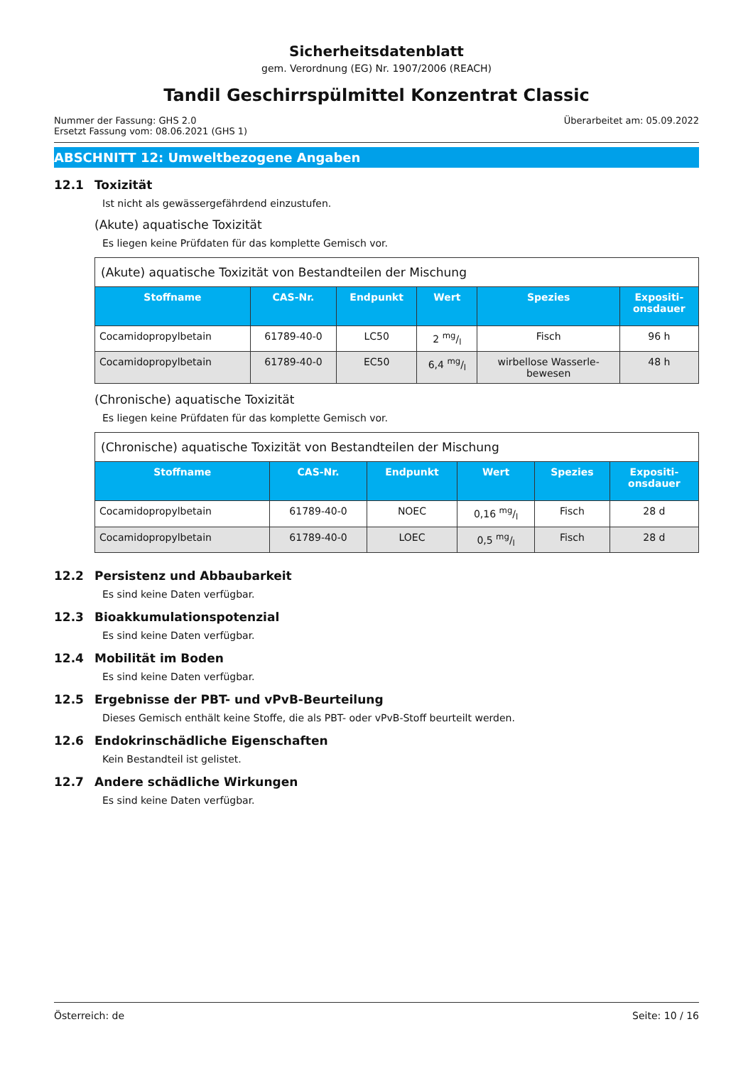Sicherheitsdatenblatt
gem. Verordnung (EG) Nr. 1907/2006 (REACH)
Tandil Geschirrspülmittel Konzentrat Classic
Nummer der Fassung: GHS 2.0
Ersetzt Fassung vom: 08.06.2021 (GHS 1)
Überarbeitet am: 05.09.2022
ABSCHNITT 12: Umweltbezogene Angaben
12.1 Toxizität
Ist nicht als gewässergefährdend einzustufen.
(Akute) aquatische Toxizität
Es liegen keine Prüfdaten für das komplette Gemisch vor.
| (Akute) aquatische Toxizität von Bestandteilen der Mischung | | | | | |
| Stoffname | CAS-Nr. | Endpunkt | Wert | Spezies | Expositi- onsdauer |
| Cocamidopropylbetain | 61789-40-0 | LC50 | 2 mg/l | Fisch | 96 h |
| Cocamidopropylbetain | 61789-40-0 | EC50 | 6,4 mg/l | wirbellose Wasserle- bewesen | 48 h |
(Chronische) aquatische Toxizität
Es liegen keine Prüfdaten für das komplette Gemisch vor.
| (Chronische) aquatische Toxizität von Bestandteilen der Mischung | | | | | |
| Stoffname | CAS-Nr. | Endpunkt | Wert | Spezies | Expositi- onsdauer |
| Cocamidopropylbetain | 61789-40-0 | NOEC | 0,16 mg/l | Fisch | 28 d |
| Cocamidopropylbetain | 61789-40-0 | LOEC | 0,5 mg/l | Fisch | 28 d |
12.2 Persistenz und Abbaubarkeit
Es sind keine Daten verfügbar.
12.3 Bioakkumulationspotenzial
Es sind keine Daten verfügbar.
12.4 Mobilität im Boden
Es sind keine Daten verfügbar.
12.5 Ergebnisse der PBT- und vPvB-Beurteilung
Dieses Gemisch enthält keine Stoffe, die als PBT- oder vPvB-Stoff beurteilt werden.
12.6 Endokrinschädliche Eigenschaften
Kein Bestandteil ist gelistet.
12.7 Andere schädliche Wirkungen
Es sind keine Daten verfügbar.
Österreich: de Seite: 10 / 16